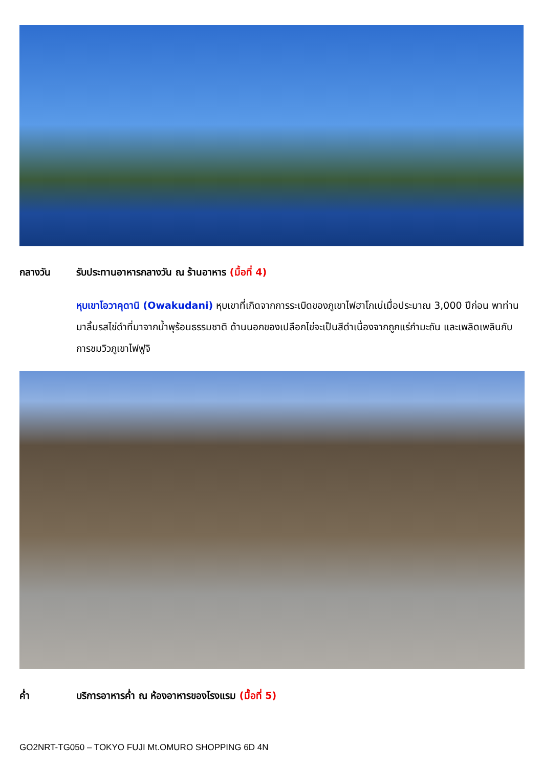กลางวัน รับประทานอาหารกลางวัน ณ ร้านอาหาร (มื้อที่ 4)
หุบเขาโอวาคุดานิ (Owakudani) หุบเขาที่เกิดจากการระเบิดของภูเขาไฟฮาโกเน่เมื่อประมาณ 3,000 ปีก่อน พาท่านมาลิ้มรสไข่ดำที่มาจากน้ำพุร้อนธรรมชาติ ด้านนอกของเปลือกไข่จะเป็นสีดำเนื่องจากถูกแร่กำมะถัน และเพลิดเพลินกับการชมวิวภูเขาไฟฟูจิ
ค่ำ บริการอาหารค่ำ ณ ห้องอาหารของโรงแรม (มื้อที่ 5)
GO2NRT-TG050 – TOKYO FUJI Mt.OMURO SHOPPING 6D 4N